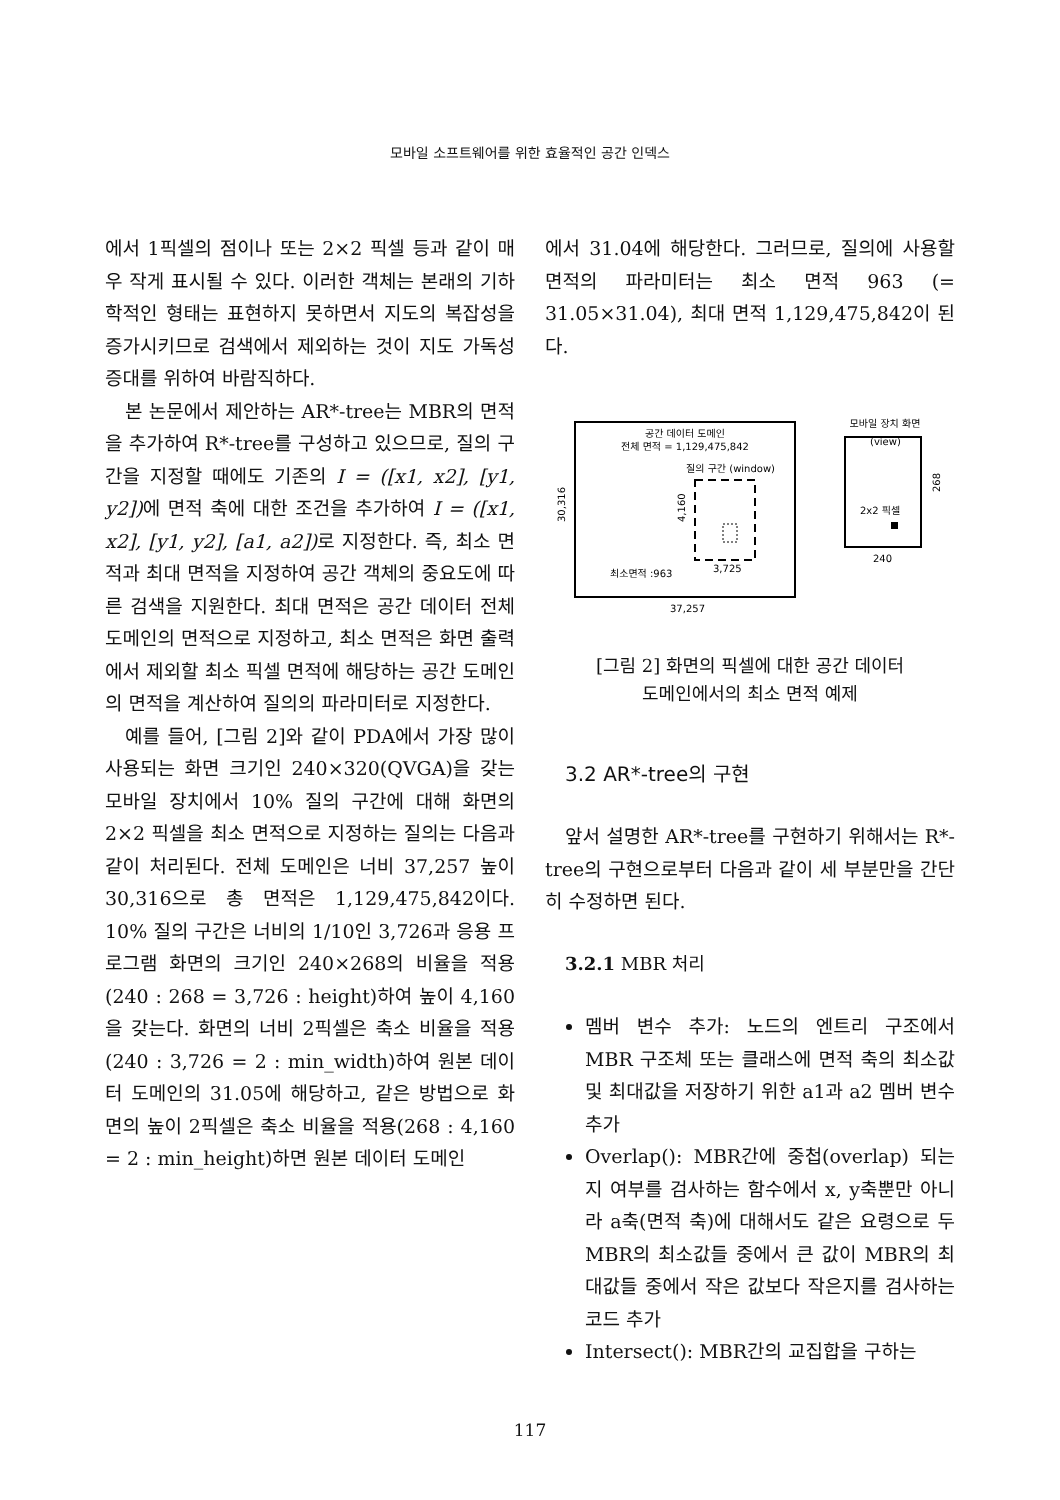모바일 소프트웨어를 위한 효율적인 공간 인덱스
에서 1픽셀의 점이나 또는 2×2 픽셀 등과 같이 매우 작게 표시될 수 있다. 이러한 객체는 본래의 기하학적인 형태는 표현하지 못하면서 지도의 복잡성을 증가시키므로 검색에서 제외하는 것이 지도 가독성 증대를 위하여 바람직하다.
본 논문에서 제안하는 AR*-tree는 MBR의 면적을 추가하여 R*-tree를 구성하고 있으므로, 질의 구간을 지정할 때에도 기존의 I = ([x1, x2], [y1, y2]) 에 면적 축에 대한 조건을 추가하여 I = ([x1, x2], [y1, y2], [a1, a2]) 로 지정한다. 즉, 최소 면적과 최대 면적을 지정하여 공간 객체의 중요도에 따른 검색을 지원한다. 최대 면적은 공간 데이터 전체 도메인의 면적으로 지정하고, 최소 면적은 화면 출력에서 제외할 최소 픽셀 면적에 해당하는 공간 도메인의 면적을 계산하여 질의의 파라미터로 지정한다.
예를 들어, [그림 2]와 같이 PDA에서 가장 많이 사용되는 화면 크기인 240×320(QVGA)을 갖는 모바일 장치에서 10% 질의 구간에 대해 화면의 2×2 픽셀을 최소 면적으로 지정하는 질의는 다음과 같이 처리된다. 전체 도메인은 너비 37,257 높이 30,316으로 총 면적은 1,129,475,842이다. 10% 질의 구간은 너비의 1/10인 3,726과 응용 프로그램 화면의 크기인 240×268의 비율을 적용(240 : 268 = 3,726 : height)하여 높이 4,160을 갖는다. 화면의 너비 2픽셀은 축소 비율을 적용(240 : 3,726 = 2 : min_width)하여 원본 데이터 도메인의 31.05에 해당하고, 같은 방법으로 화면의 높이 2픽셀은 축소 비율을 적용(268 : 4,160 = 2 : min_height)하면 원본 데이터 도메인
에서 31.04에 해당한다. 그러므로, 질의에 사용할 면적의 파라미터는 최소 면적 963 (= 31.05×31.04), 최대 면적 1,129,475,842이 된다.
공간 데이터 도메인
전체 면적 = 1,129,475,842
질의 구간 (window)
4,160
30,316
최소면적 :963
3,725
37,257
모바일 장치 화면
(view)
2x2 픽셀
268
240
[그림 2] 화면의 픽셀에 대한 공간 데이터
도메인에서의 최소 면적 예제
3.2 AR*-tree의 구현
앞서 설명한 AR*-tree를 구현하기 위해서는 R*-tree의 구현으로부터 다음과 같이 세 부분만을 간단히 수정하면 된다.
3.2.1 MBR 처리
멤버 변수 추가: 노드의 엔트리 구조에서 MBR 구조체 또는 클래스에 면적 축의 최소값 및 최대값을 저장하기 위한 a1과 a2 멤버 변수 추가
Overlap(): MBR간에 중첩(overlap) 되는지 여부를 검사하는 함수에서 x, y축뿐만 아니라 a축(면적 축)에 대해서도 같은 요령으로 두 MBR의 최소값들 중에서 큰 값이 MBR의 최대값들 중에서 작은 값보다 작은지를 검사하는 코드 추가
Intersect(): MBR간의 교집합을 구하는
117